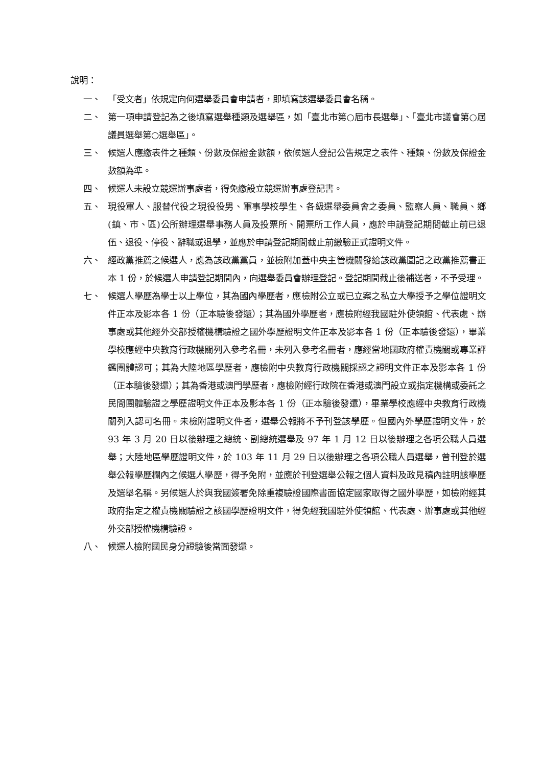說明：
一、 「受文者」依規定向何選舉委員會申請者，即填寫該選舉委員會名稱。
二、 第一項申請登記為之後填寫選舉種類及選舉區，如「臺北市第○屆市長選舉」、「臺北市議會第○屆議員選舉第○選舉區」。
三、 候選人應繳表件之種類、份數及保證金數額，依候選人登記公告規定之表件、種類、份數及保證金數額為準。
四、 候選人未設立競選辦事處者，得免繳設立競選辦事處登記書。
五、 現役軍人、服替代役之現役役男、軍事學校學生、各級選舉委員會之委員、監察人員、職員、鄉(鎮、市、區)公所辦理選舉事務人員及投票所、開票所工作人員，應於申請登記期間截止前已退伍、退役、停役、辭職或退學，並應於申請登記期間截止前繳驗正式證明文件。
六、 經政黨推薦之候選人，應為該政黨黨員，並檢附加蓋中央主管機關發給該政黨圖記之政黨推薦書正本 1 份，於候選人申請登記期間內，向選舉委員會辦理登記。登記期間截止後補送者，不予受理。
七、 候選人學歷為學士以上學位，其為國內學歷者，應檢附公立或已立案之私立大學授予之學位證明文件正本及影本各 1 份（正本驗後發還）；其為國外學歷者，應檢附經我國駐外使領館、代表處、辦事處或其他經外交部授權機構驗證之國外學歷證明文件正本及影本各 1 份（正本驗後發還），畢業學校應經中央教育行政機關列入參考名冊，未列入參考名冊者，應經當地國政府權責機關或專業評鑑團體認可；其為大陸地區學歷者，應檢附中央教育行政機關採認之證明文件正本及影本各 1 份（正本驗後發還）；其為香港或澳門學歷者，應檢附經行政院在香港或澳門設立或指定機構或委託之民間團體驗證之學歷證明文件正本及影本各 1 份（正本驗後發還），畢業學校應經中央教育行政機關列入認可名冊。未檢附證明文件者，選舉公報將不予刊登該學歷。但國內外學歷證明文件，於 93 年 3 月 20 日以後辦理之總統、副總統選舉及 97 年 1 月 12 日以後辦理之各項公職人員選舉；大陸地區學歷證明文件，於 103 年 11 月 29 日以後辦理之各項公職人員選舉，曾刊登於選舉公報學歷欄內之候選人學歷，得予免附，並應於刊登選舉公報之個人資料及政見稿內註明該學歷及選舉名稱。另候選人於與我國簽署免除重複驗證國際書面協定國家取得之國外學歷，如檢附經其政府指定之權責機關驗證之該國學歷證明文件，得免經我國駐外使領館、代表處、辦事處或其他經外交部授權機構驗證。
八、 候選人檢附國民身分證驗後當面發還。